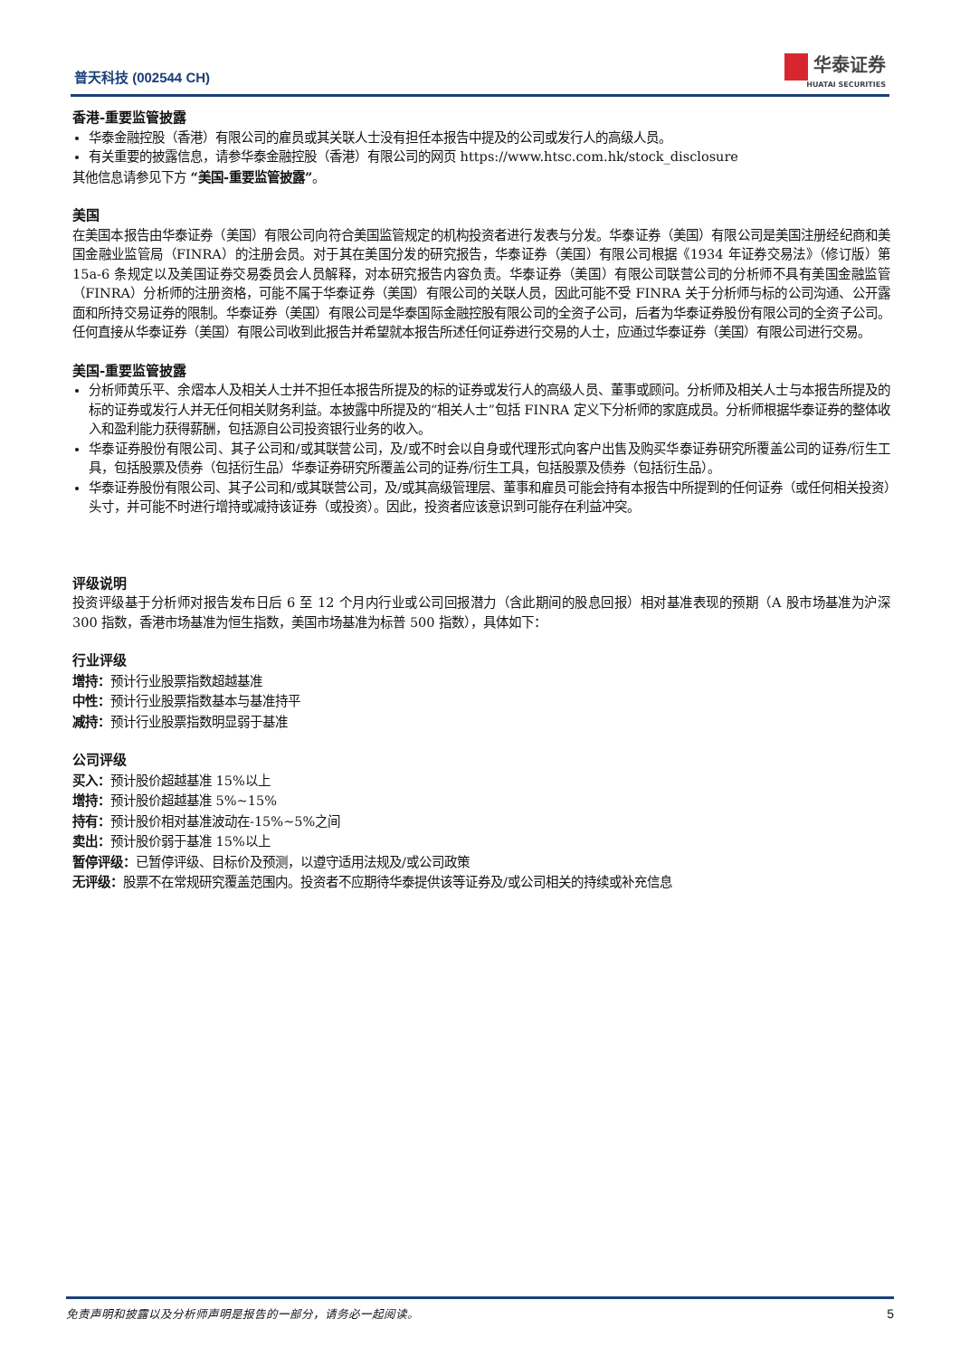普天科技 (002544 CH) 华泰证券
HUATAI SECURITIES
香港-重要监管披露
华泰金融控股（香港）有限公司的雇员或其关联人士没有担任本报告中提及的公司或发行人的高级人员。
有关重要的披露信息，请参华泰金融控股（香港）有限公司的网页 https://www.htsc.com.hk/stock_disclosure
其他信息请参见下方 “美国-重要监管披露”。
美国
在美国本报告由华泰证券（美国）有限公司向符合美国监管规定的机构投资者进行发表与分发。华泰证券（美国）有限公司是美国注册经纪商和美国金融业监管局（FINRA）的注册会员。对于其在美国分发的研究报告，华泰证券（美国）有限公司根据《1934 年证券交易法》（修订版）第 15a-6 条规定以及美国证券交易委员会人员解释，对本研究报告内容负责。华泰证券（美国）有限公司联营公司的分析师不具有美国金融监管（FINRA）分析师的注册资格，可能不属于华泰证券（美国）有限公司的关联人员，因此可能不受 FINRA 关于分析师与标的公司沟通、公开露面和所持交易证券的限制。华泰证券（美国）有限公司是华泰国际金融控股有限公司的全资子公司，后者为华泰证券股份有限公司的全资子公司。任何直接从华泰证券（美国）有限公司收到此报告并希望就本报告所述任何证券进行交易的人士，应通过华泰证券（美国）有限公司进行交易。
美国-重要监管披露
分析师黄乐平、余熠本人及相关人士并不担任本报告所提及的标的证券或发行人的高级人员、董事或顾问。分析师及相关人士与本报告所提及的标的证券或发行人并无任何相关财务利益。本披露中所提及的“相关人士”包括 FINRA 定义下分析师的家庭成员。分析师根据华泰证券的整体收入和盈利能力获得薪酬，包括源自公司投资银行业务的收入。
华泰证券股份有限公司、其子公司和/或其联营公司，及/或不时会以自身或代理形式向客户出售及购买华泰证券研究所覆盖公司的证券/衍生工具，包括股票及债券（包括衍生品）华泰证券研究所覆盖公司的证券/衍生工具，包括股票及债券（包括衍生品）。
华泰证券股份有限公司、其子公司和/或其联营公司，及/或其高级管理层、董事和雇员可能会持有本报告中所提到的任何证券（或任何相关投资）头寸，并可能不时进行增持或减持该证券（或投资）。因此，投资者应该意识到可能存在利益冲突。
评级说明
投资评级基于分析师对报告发布日后 6 至 12 个月内行业或公司回报潜力（含此期间的股息回报）相对基准表现的预期（A 股市场基准为沪深 300 指数，香港市场基准为恒生指数，美国市场基准为标普 500 指数），具体如下：
行业评级
增持：预计行业股票指数超越基准
中性：预计行业股票指数基本与基准持平
减持：预计行业股票指数明显弱于基准
公司评级
买入：预计股价超越基准 15%以上
增持：预计股价超越基准 5%~15%
持有：预计股价相对基准波动在-15%~5%之间
卖出：预计股价弱于基准 15%以上
暂停评级：已暂停评级、目标价及预测，以遵守适用法规及/或公司政策
无评级：股票不在常规研究覆盖范围内。投资者不应期待华泰提供该等证券及/或公司相关的持续或补充信息
免责声明和披露以及分析师声明是报告的一部分，请务必一起阅读。 5